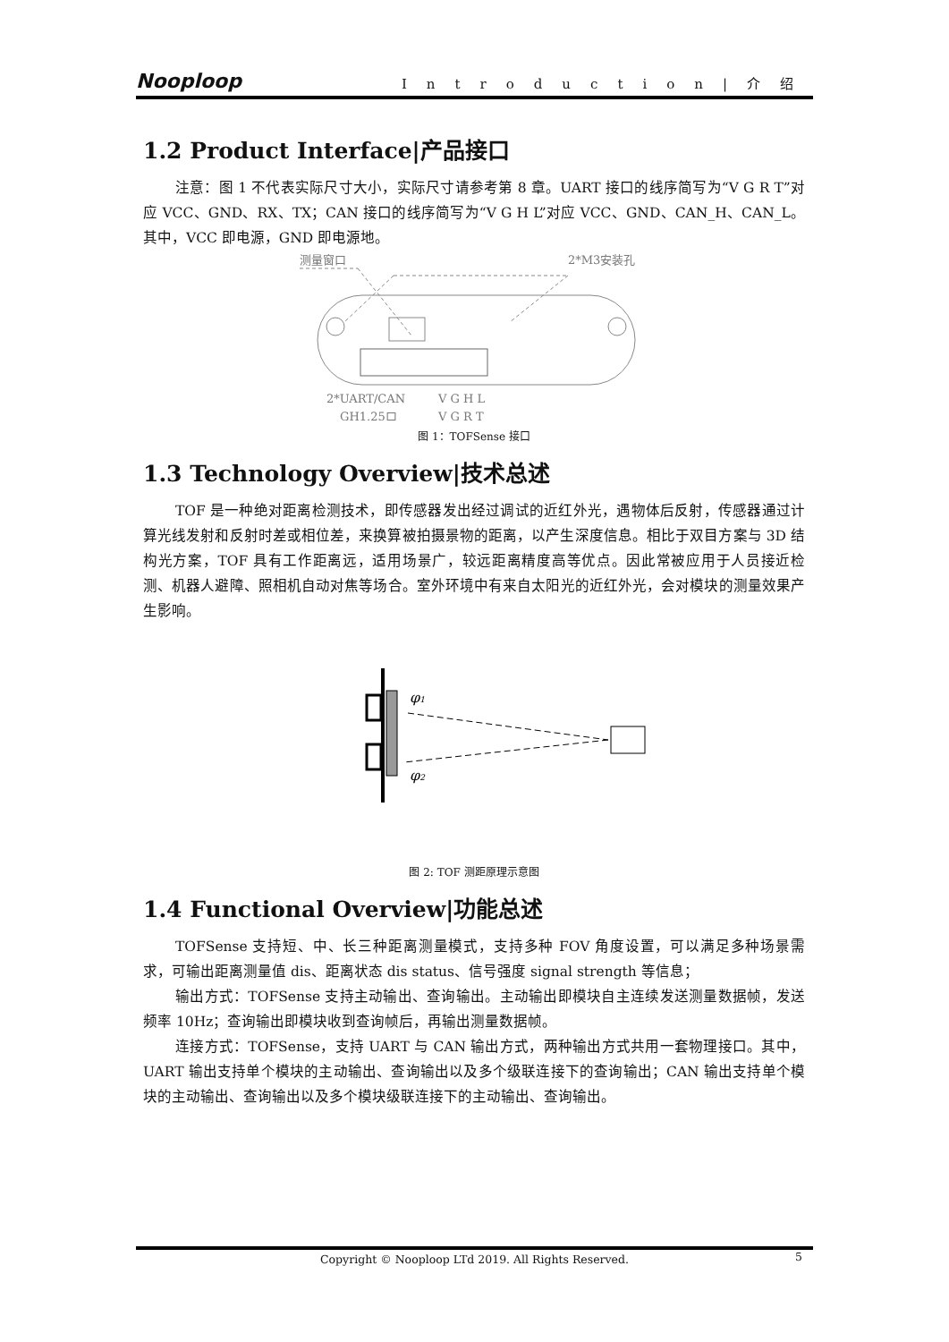Nooploop Introduction|介绍
1.2 Product Interface|产品接口
注意：图 1 不代表实际尺寸大小，实际尺寸请参考第 8 章。UART 接口的线序简写为“V G R T”对应 VCC、GND、RX、TX；CAN 接口的线序简写为“V G H L”对应 VCC、GND、CAN_H、CAN_L。其中，VCC 即电源，GND 即电源地。
测量窗口
2*M3安装孔
2*UART/CAN
V G H L
GH1.25口
V G R T
图 1：TOFSense 接口
1.3 Technology Overview|技术总述
TOF 是一种绝对距离检测技术，即传感器发出经过调试的近红外光，遇物体后反射，传感器通过计算光线发射和反射时差或相位差，来换算被拍摄景物的距离，以产生深度信息。相比于双目方案与 3D 结构光方案，TOF 具有工作距离远，适用场景广，较远距离精度高等优点。因此常被应用于人员接近检测、机器人避障、照相机自动对焦等场合。室外环境中有来自太阳光的近红外光，会对模块的测量效果产生影响。
φ1
φ2
图 2: TOF 测距原理示意图
1.4 Functional Overview|功能总述
TOFSense 支持短、中、长三种距离测量模式，支持多种 FOV 角度设置，可以满足多种场景需求，可输出距离测量值 dis、距离状态 dis status、信号强度 signal strength 等信息；
输出方式：TOFSense 支持主动输出、查询输出。主动输出即模块自主连续发送测量数据帧，发送频率 10Hz；查询输出即模块收到查询帧后，再输出测量数据帧。
连接方式：TOFSense，支持 UART 与 CAN 输出方式，两种输出方式共用一套物理接口。其中，UART 输出支持单个模块的主动输出、查询输出以及多个级联连接下的查询输出；CAN 输出支持单个模块的主动输出、查询输出以及多个模块级联连接下的主动输出、查询输出。
Copyright © Nooploop LTd 2019. All Rights Reserved. 5